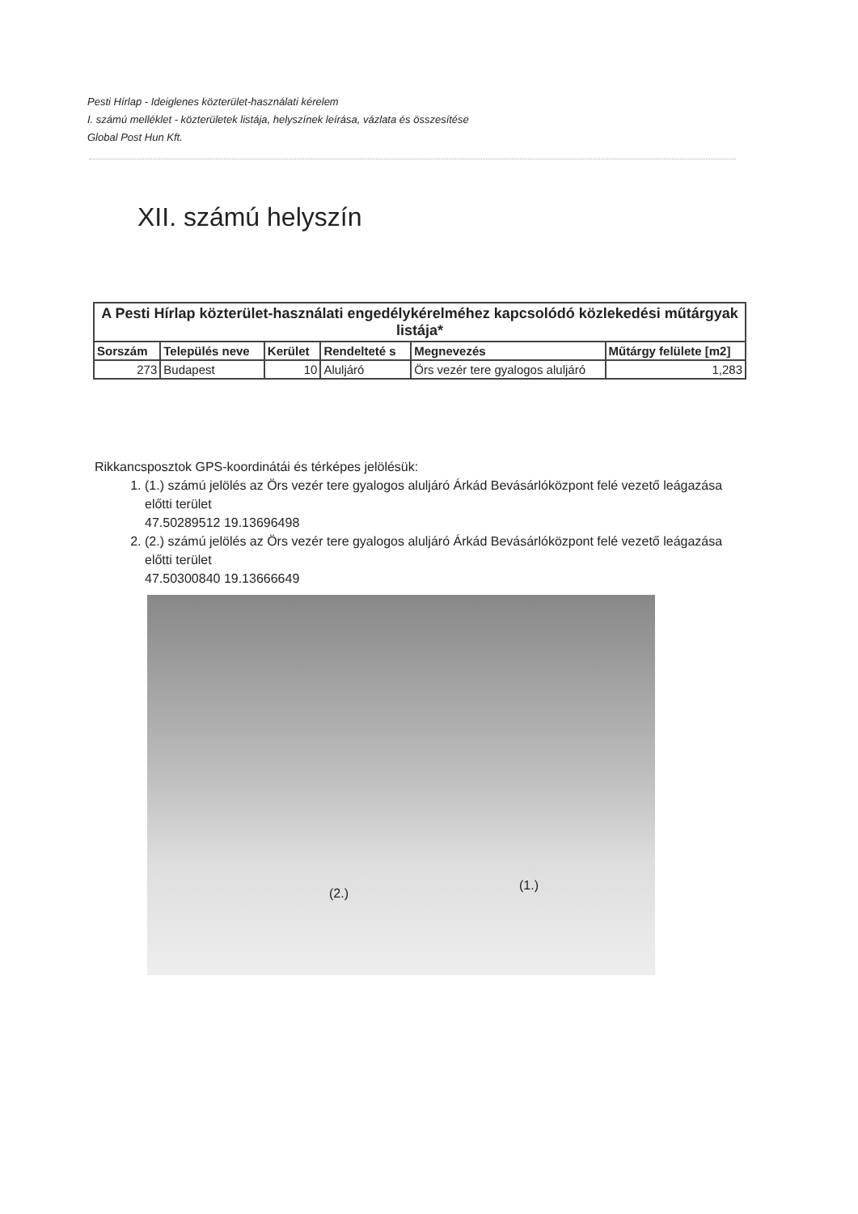Pesti Hírlap - Ideiglenes közterület-használati kérelem
I. számú melléklet - közterületek listája, helyszínek leírása, vázlata és összesítése
Global Post Hun Kft.
XII. számú helyszín
| A Pesti Hírlap közterület-használati engedélykérelméhez kapcsolódó közlekedési műtárgyak listája* | | | | | |
| --- | --- | --- | --- | --- | --- |
| Sorszám | Település neve | Kerület | Rendelteté s | Megnevezés | Műtárgy felülete [m2] |
| 273 | Budapest | 10 | Aluljáró | Örs vezér tere gyalogos aluljáró | 1,283 |
Rikkancsposztok GPS-koordinátái és térképes jelölésük:
1. (1.) számú jelölés az Örs vezér tere gyalogos aluljáró Árkád Bevásárlóközpont felé vezető leágazása előtti terület
47.50289512 19.13696498
2. (2.) számú jelölés az Örs vezér tere gyalogos aluljáró Árkád Bevásárlóközpont felé vezető leágazása előtti terület
47.50300840 19.13666649
(2.)
(1.)